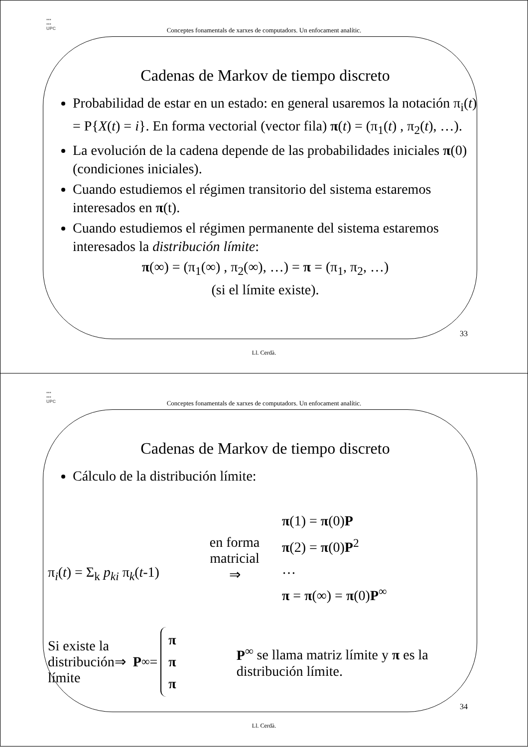▪▪▪
▪▪▪
UPC
Conceptes fonamentals de xarxes de computadors. Un enfocament analític.
Cadenas de Markov de tiempo discreto
Probabilidad de estar en un estado: en general usaremos la notación π<sub>i</sub>(t) = P{X(t) = i}. En forma vectorial (vector fila) π(t) = (π<sub>1</sub>(t) , π<sub>2</sub>(t), …).
La evolución de la cadena depende de las probabilidades iniciales π(0) (condiciones iniciales).
Cuando estudiemos el régimen transitorio del sistema estaremos interesados en π(t).
Cuando estudiemos el régimen permanente del sistema estaremos interesados la distribución límite:
π(∞) = (π<sub>1</sub>(∞) , π<sub>2</sub>(∞), …) = π = (π<sub>1</sub>, π<sub>2</sub>, …)
(si el límite existe).
33
Ll. Cerdà.
▪▪▪
▪▪▪
UPC
Conceptes fonamentals de xarxes de computadors. Un enfocament analític.
Cadenas de Markov de tiempo discreto
Cálculo de la distribución límite:
π<sub>i</sub>(t) = Σ<sub>k</sub> p<sub>ki</sub> π<sub>k</sub>(t-1)
en forma
matricial
⇒
π(1) = π(0)P
π(2) = π(0)P<sup>2</sup>
…
π = π(∞) = π(0)P<sup>∞</sup>
Si existe la distribución límite
⇒ P<sup>∞</sup> = π
π
π
P<sup>∞</sup> se llama matriz límite y π es la distribución límite.
34
Ll. Cerdà.